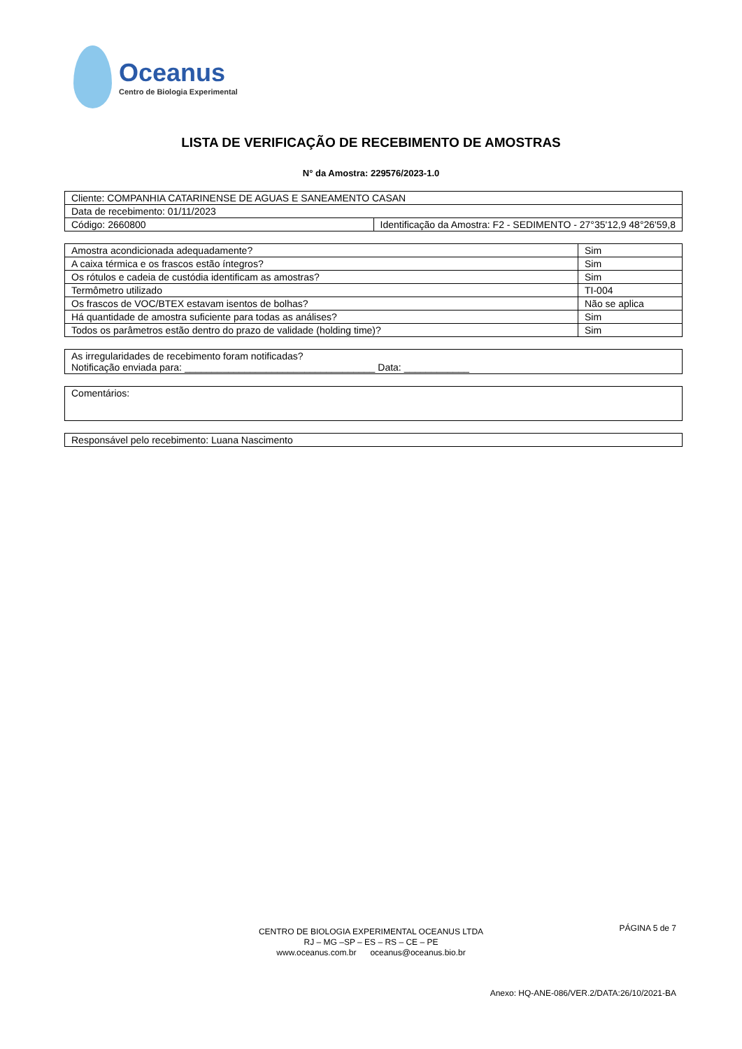Oceanus
Centro de Biologia Experimental
LISTA DE VERIFICAÇÃO DE RECEBIMENTO DE AMOSTRAS
N° da Amostra: 229576/2023-1.0
| Cliente: COMPANHIA CATARINENSE DE AGUAS E SANEAMENTO CASAN | |
| Data de recebimento: 01/11/2023 | |
| Código: 2660800 | Identificação da Amostra: F2 - SEDIMENTO - 27°35'12,9 48°26'59,8 |
| Amostra acondicionada adequadamente? | Sim |
| A caixa térmica e os frascos estão íntegros? | Sim |
| Os rótulos e cadeia de custódia identificam as amostras? | Sim |
| Termômetro utilizado | TI-004 |
| Os frascos de VOC/BTEX estavam isentos de bolhas? | Não se aplica |
| Há quantidade de amostra suficiente para todas as análises? | Sim |
| Todos os parâmetros estão dentro do prazo de validade (holding time)? | Sim |
| As irregularidades de recebimento foram notificadas? Notificação enviada para: ___________________________________ Data: ____________ |
| Comentários: |
| Responsável pelo recebimento: Luana Nascimento |
PÁGINA 5 de 7
CENTRO DE BIOLOGIA EXPERIMENTAL OCEANUS LTDA
RJ – MG –SP – ES – RS – CE – PE
www.oceanus.com.br oceanus@oceanus.bio.br
Anexo: HQ-ANE-086/VER.2/DATA:26/10/2021-BA